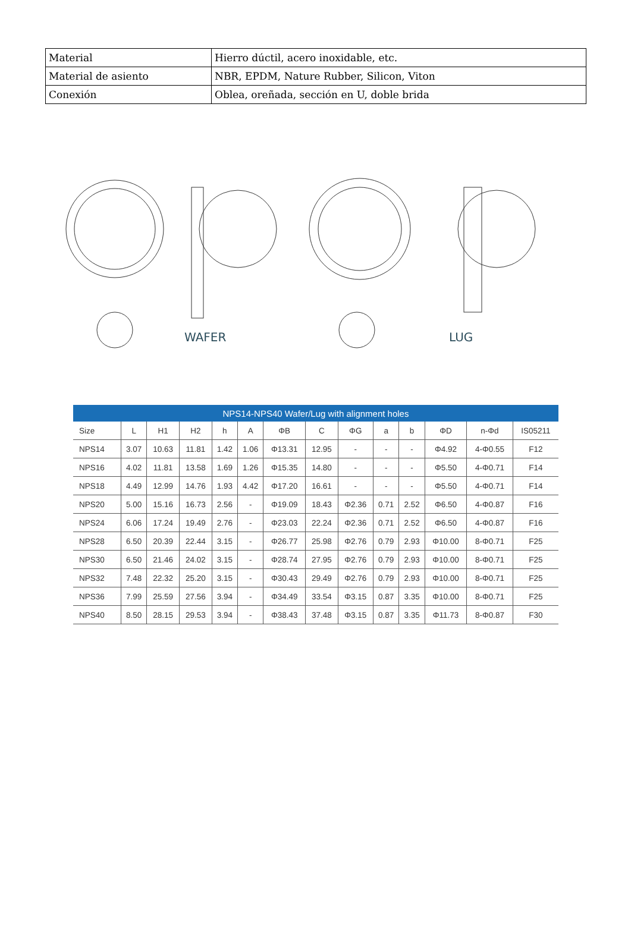| Material | Hierro dúctil, acero inoxidable, etc. |
| Material de asiento | NBR, EPDM, Nature Rubber, Silicon, Viton |
| Conexión | Oblea, oreñada, sección en U, doble brida |
WAFER LUG
| NPS14-NPS40 Wafer/Lug with alignment holes | | | | | | | | | | | | | |
| --- | --- | --- | --- | --- | --- | --- | --- | --- | --- | --- | --- | --- | --- |
| Size | L | H1 | H2 | h | A | ΦB | C | ΦG | a | b | ΦD | n-Φd | IS05211 |
| NPS14 | 3.07 | 10.63 | 11.81 | 1.42 | 1.06 | Φ13.31 | 12.95 | - | - | - | Φ4.92 | 4-Φ0.55 | F12 |
| NPS16 | 4.02 | 11.81 | 13.58 | 1.69 | 1.26 | Φ15.35 | 14.80 | - | - | - | Φ5.50 | 4-Φ0.71 | F14 |
| NPS18 | 4.49 | 12.99 | 14.76 | 1.93 | 4.42 | Φ17.20 | 16.61 | - | - | - | Φ5.50 | 4-Φ0.71 | F14 |
| NPS20 | 5.00 | 15.16 | 16.73 | 2.56 | - | Φ19.09 | 18.43 | Φ2.36 | 0.71 | 2.52 | Φ6.50 | 4-Φ0.87 | F16 |
| NPS24 | 6.06 | 17.24 | 19.49 | 2.76 | - | Φ23.03 | 22.24 | Φ2.36 | 0.71 | 2.52 | Φ6.50 | 4-Φ0.87 | F16 |
| NPS28 | 6.50 | 20.39 | 22.44 | 3.15 | - | Φ26.77 | 25.98 | Φ2.76 | 0.79 | 2.93 | Φ10.00 | 8-Φ0.71 | F25 |
| NPS30 | 6.50 | 21.46 | 24.02 | 3.15 | - | Φ28.74 | 27.95 | Φ2.76 | 0.79 | 2.93 | Φ10.00 | 8-Φ0.71 | F25 |
| NPS32 | 7.48 | 22.32 | 25.20 | 3.15 | - | Φ30.43 | 29.49 | Φ2.76 | 0.79 | 2.93 | Φ10.00 | 8-Φ0.71 | F25 |
| NPS36 | 7.99 | 25.59 | 27.56 | 3.94 | - | Φ34.49 | 33.54 | Φ3.15 | 0.87 | 3.35 | Φ10.00 | 8-Φ0.71 | F25 |
| NPS40 | 8.50 | 28.15 | 29.53 | 3.94 | - | Φ38.43 | 37.48 | Φ3.15 | 0.87 | 3.35 | Φ11.73 | 8-Φ0.87 | F30 |